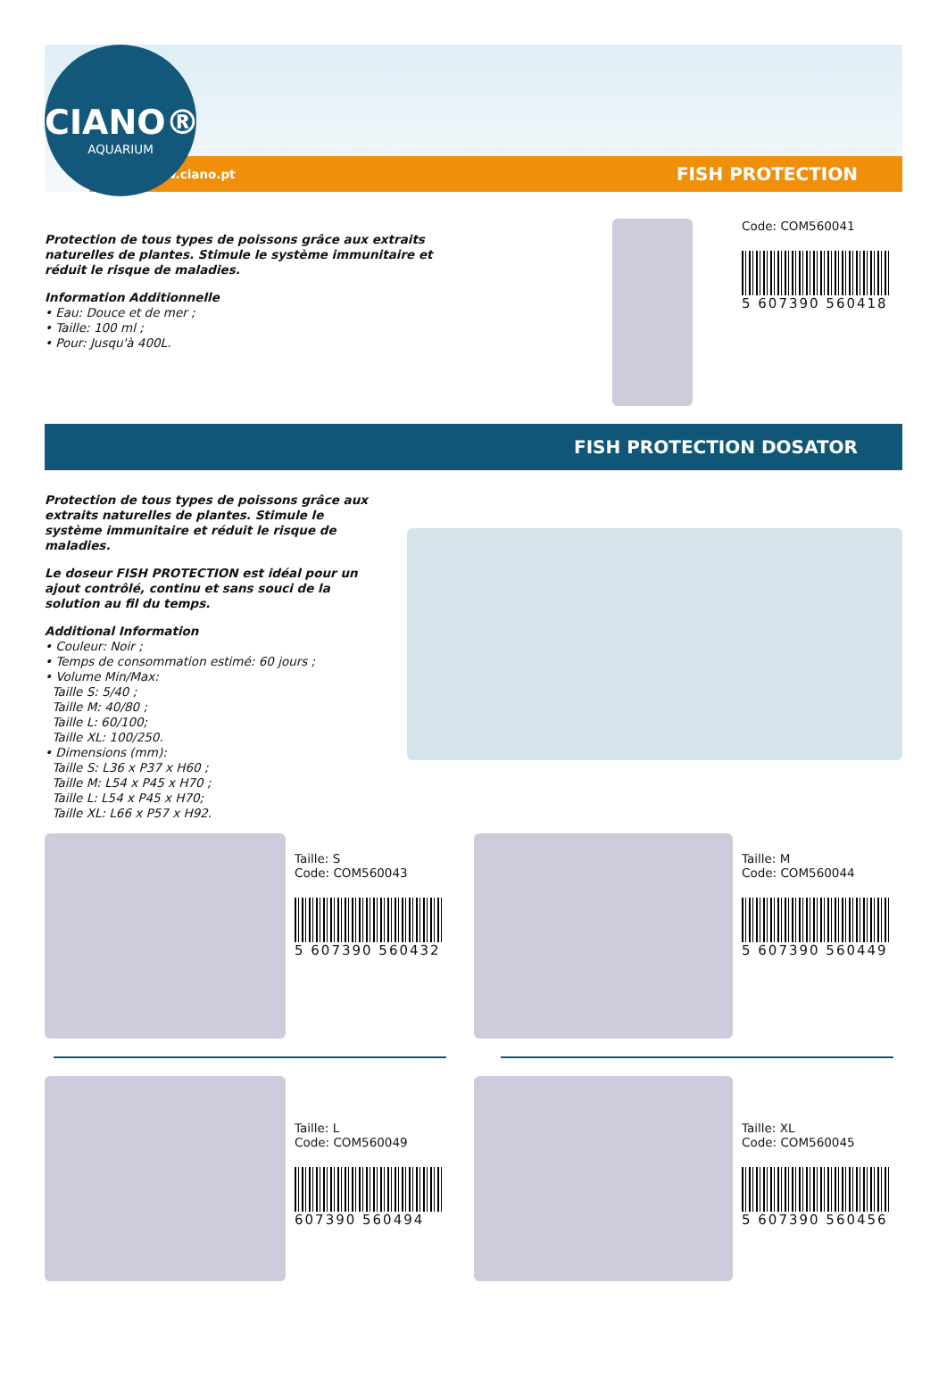CIANO®
AQUARIUM
www.ciano.pt FISH PROTECTION
Protection de tous types de poissons grâce aux extraits naturelles de plantes. Stimule le système immunitaire et réduit le risque de maladies.
Information Additionnelle
• Eau: Douce et de mer ;
• Taille: 100 ml ;
• Pour: Jusqu'à 400L.
Code: COM560041
5 607390 560418
FISH PROTECTION DOSATOR
Protection de tous types de poissons grâce aux extraits naturelles de plantes. Stimule le système immunitaire et réduit le risque de maladies.
Le doseur FISH PROTECTION est idéal pour un ajout contrôlé, continu et sans souci de la solution au fil du temps.
Additional Information
• Couleur: Noir ;
• Temps de consommation estimé: 60 jours ;
• Volume Min/Max:
Taille S: 5/40 ;
Taille M: 40/80 ;
Taille L: 60/100;
Taille XL: 100/250.
• Dimensions (mm):
Taille S: L36 x P37 x H60 ;
Taille M: L54 x P45 x H70 ;
Taille L: L54 x P45 x H70;
Taille XL: L66 x P57 x H92.
Taille: S
Code: COM560043
5 607390 560432
Taille: M
Code: COM560044
5 607390 560449
Taille: L
Code: COM560049
607390 560494
Taille: XL
Code: COM560045
5 607390 560456